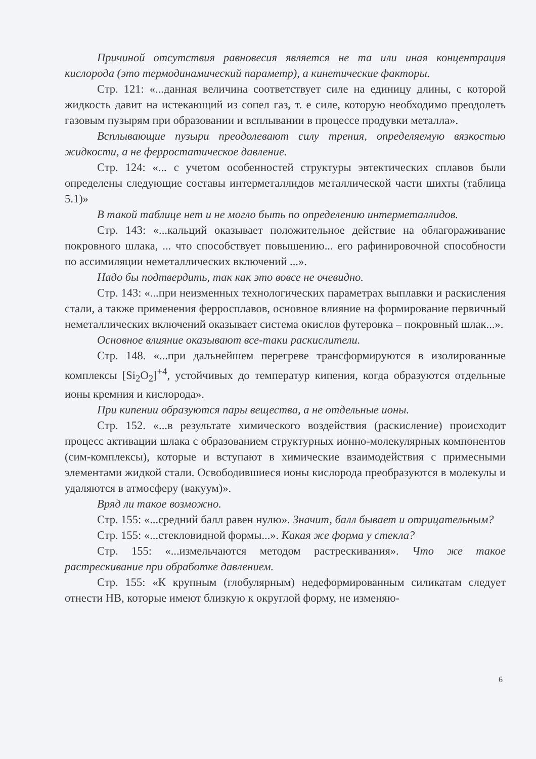Причиной отсутствия равновесия является не та или иная концентрация кислорода (это термодинамический параметр), а кинетические факторы.
Стр. 121: «...данная величина соответствует силе на единицу длины, с которой жидкость давит на истекающий из сопел газ, т. е силе, которую необходимо преодолеть газовым пузырям при образовании и всплывании в процессе продувки металла».
Всплывающие пузыри преодолевают силу трения, определяемую вязкостью жидкости, а не ферростатическое давление.
Стр. 124: «... с учетом особенностей структуры эвтектических сплавов были определены следующие составы интерметаллидов металлической части шихты (таблица 5.1)»
В такой таблице нет и не могло быть по определению интерметаллидов.
Стр. 143: «...кальций оказывает положительное действие на облагораживание покровного шлака, ... что способствует повышению... его рафинировочной способности по ассимиляции неметаллических включений ...».
Надо бы подтвердить, так как это вовсе не очевидно.
Стр. 143: «...при неизменных технологических параметрах выплавки и раскисления стали, а также применения ферросплавов, основное влияние на формирование первичный неметаллических включений оказывает система окислов футеровка – покровный шлак...».
Основное влияние оказывают все-таки раскислители.
Стр. 148. «...при дальнейшем перегреве трансформируются в изолированные комплексы [Si<sub>2</sub>O<sub>2</sub>]<sup>+4</sup>, устойчивых до температур кипения, когда образуются отдельные ионы кремния и кислорода».
При кипении образуются пары вещества, а не отдельные ионы.
Стр. 152. «...в результате химического воздействия (раскисление) происходит процесс активации шлака с образованием структурных ионно-молекулярных компонентов (сим-комплексы), которые и вступают в химические взаимодействия с примесными элементами жидкой стали. Освободившиеся ионы кислорода преобразуются в молекулы и удаляются в атмосферу (вакуум)».
Вряд ли такое возможно.
Стр. 155: «...средний балл равен нулю». Значит, балл бывает и отрицательным?
Стр. 155: «...стекловидной формы...». Какая же форма у стекла?
Стр. 155: «...измельчаются методом растрескивания». Что же такое растрескивание при обработке давлением.
Стр. 155: «К крупным (глобулярным) недеформированным силикатам следует отнести НВ, которые имеют близкую к округлой форму, не изменяю-
6